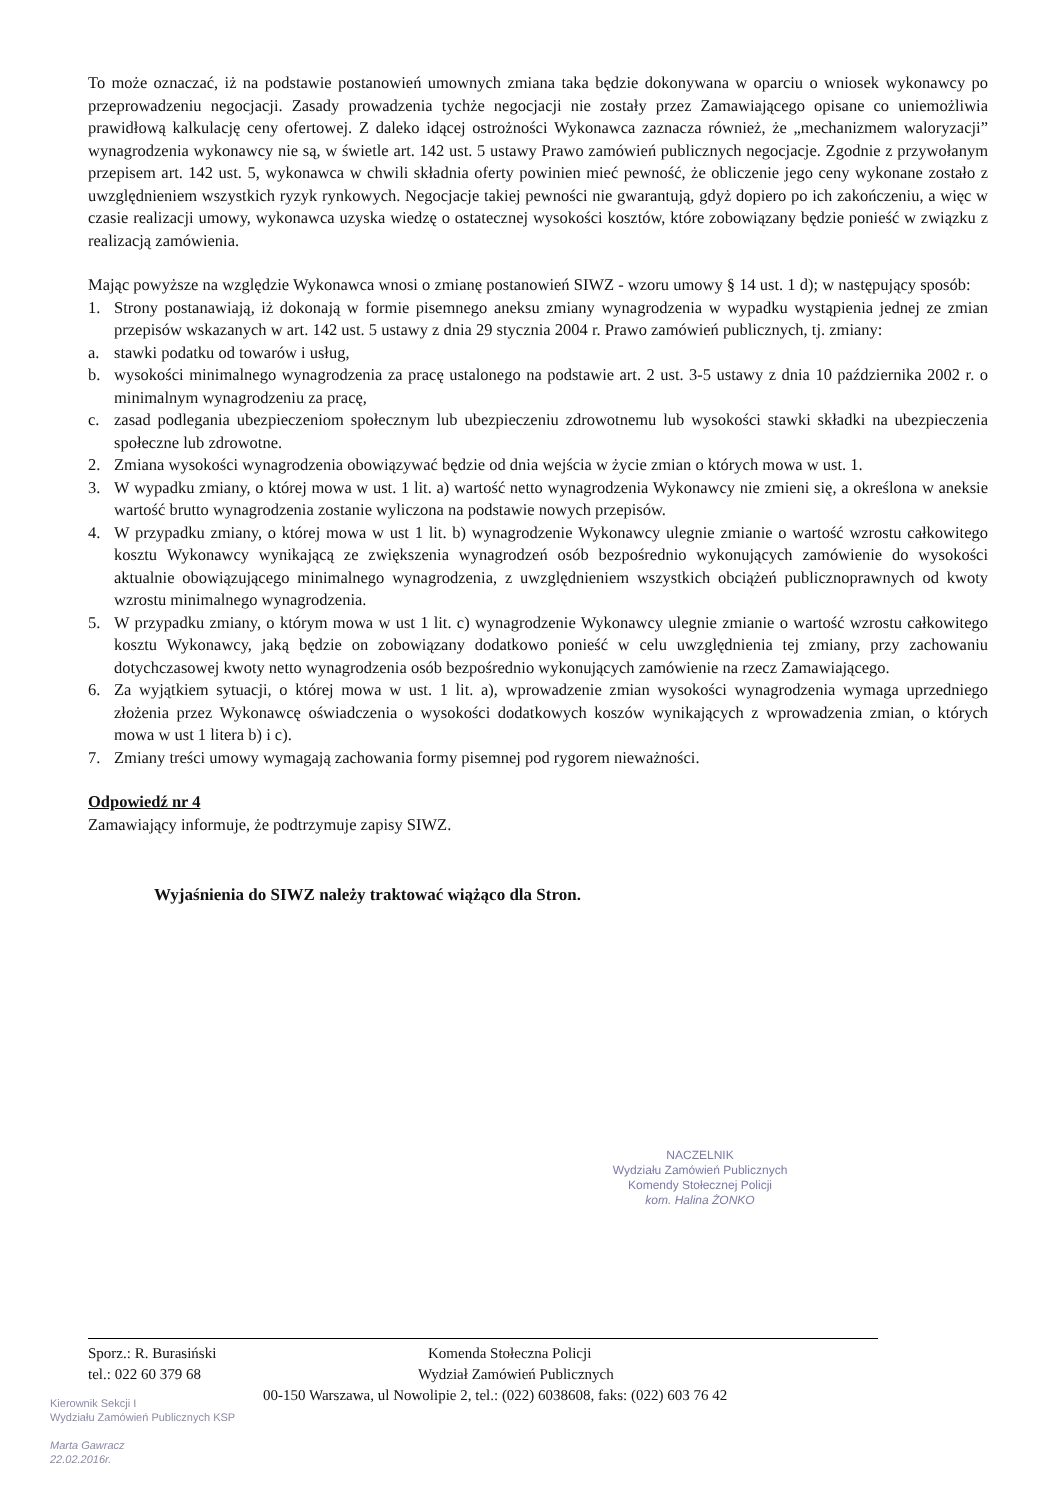To może oznaczać, iż na podstawie postanowień umownych zmiana taka będzie dokonywana w oparciu o wniosek wykonawcy po przeprowadzeniu negocjacji. Zasady prowadzenia tychże negocjacji nie zostały przez Zamawiającego opisane co uniemożliwia prawidłową kalkulację ceny ofertowej. Z daleko idącej ostrożności Wykonawca zaznacza również, że „mechanizmem waloryzacji” wynagrodzenia wykonawcy nie są, w świetle art. 142 ust. 5 ustawy Prawo zamówień publicznych negocjacje. Zgodnie z przywołanym przepisem art. 142 ust. 5, wykonawca w chwili składnia oferty powinien mieć pewność, że obliczenie jego ceny wykonane zostało z uwzględnieniem wszystkich ryzyk rynkowych. Negocjacje takiej pewności nie gwarantują, gdyż dopiero po ich zakończeniu, a więc w czasie realizacji umowy, wykonawca uzyska wiedzę o ostatecznej wysokości kosztów, które zobowiązany będzie ponieść w związku z realizacją zamówienia.
Mając powyższe na względzie Wykonawca wnosi o zmianę postanowień SIWZ - wzoru umowy § 14 ust. 1 d); w następujący sposób:
1. Strony postanawiają, iż dokonają w formie pisemnego aneksu zmiany wynagrodzenia w wypadku wystąpienia jednej ze zmian przepisów wskazanych w art. 142 ust. 5 ustawy z dnia 29 stycznia 2004 r. Prawo zamówień publicznych, tj. zmiany:
a. stawki podatku od towarów i usług,
b. wysokości minimalnego wynagrodzenia za pracę ustalonego na podstawie art. 2 ust. 3-5 ustawy z dnia 10 października 2002 r. o minimalnym wynagrodzeniu za pracę,
c. zasad podlegania ubezpieczeniom społecznym lub ubezpieczeniu zdrowotnemu lub wysokości stawki składki na ubezpieczenia społeczne lub zdrowotne.
2. Zmiana wysokości wynagrodzenia obowiązywać będzie od dnia wejścia w życie zmian o których mowa w ust. 1.
3. W wypadku zmiany, o której mowa w ust. 1 lit. a) wartość netto wynagrodzenia Wykonawcy nie zmieni się, a określona w aneksie wartość brutto wynagrodzenia zostanie wyliczona na podstawie nowych przepisów.
4. W przypadku zmiany, o której mowa w ust 1 lit. b) wynagrodzenie Wykonawcy ulegnie zmianie o wartość wzrostu całkowitego kosztu Wykonawcy wynikającą ze zwiększenia wynagrodzeń osób bezpośrednio wykonujących zamówienie do wysokości aktualnie obowiązującego minimalnego wynagrodzenia, z uwzględnieniem wszystkich obciążeń publicznoprawnych od kwoty wzrostu minimalnego wynagrodzenia.
5. W przypadku zmiany, o którym mowa w ust 1 lit. c) wynagrodzenie Wykonawcy ulegnie zmianie o wartość wzrostu całkowitego kosztu Wykonawcy, jaką będzie on zobowiązany dodatkowo ponieść w celu uwzględnienia tej zmiany, przy zachowaniu dotychczasowej kwoty netto wynagrodzenia osób bezpośrednio wykonujących zamówienie na rzecz Zamawiającego.
6. Za wyjątkiem sytuacji, o której mowa w ust. 1 lit. a), wprowadzenie zmian wysokości wynagrodzenia wymaga uprzedniego złożenia przez Wykonawcę oświadczenia o wysokości dodatkowych koszów wynikających z wprowadzenia zmian, o których mowa w ust 1 litera b) i c).
7. Zmiany treści umowy wymagają zachowania formy pisemnej pod rygorem nieważności.
Odpowiedź nr 4
Zamawiający informuje, że podtrzymuje zapisy SIWZ.
Wyjaśnienia do SIWZ należy traktować wiążąco dla Stron.
NACZELNIK
Wydziału Zamówień Publicznych
Komendy Stołecznej Policji
kom. Halina ŻONKO
Sporz.: R. Burasiński Komenda Stołeczna Policji
tel.: 022 60 379 68 Wydział Zamówień Publicznych
00-150 Warszawa, ul Nowolipie 2, tel.: (022) 6038608, faks: (022) 603 76 42
Kierownik Sekcji I
Wydziału Zamówień Publicznych KSP
Marta Gawracz
22.02.2016r.